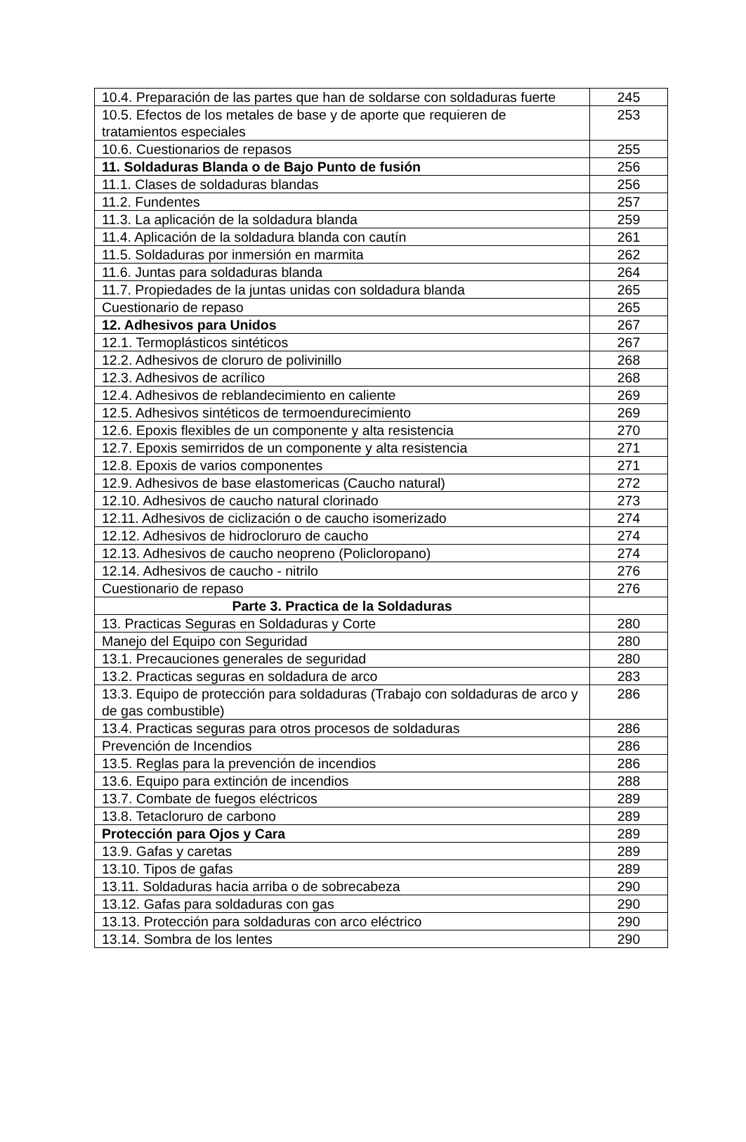| 10.4. Preparación de las partes que han de soldarse con soldaduras fuerte | 245 |
| 10.5. Efectos de los metales de base y de aporte que requieren de tratamientos especiales | 253 |
| 10.6. Cuestionarios de repasos | 255 |
| 11. Soldaduras Blanda o de Bajo Punto de fusión | 256 |
| 11.1. Clases de soldaduras blandas | 256 |
| 11.2. Fundentes | 257 |
| 11.3. La aplicación de la soldadura blanda | 259 |
| 11.4. Aplicación de la soldadura blanda con cautín | 261 |
| 11.5. Soldaduras por inmersión en marmita | 262 |
| 11.6. Juntas para soldaduras blanda | 264 |
| 11.7. Propiedades de la juntas unidas con soldadura blanda | 265 |
| Cuestionario de repaso | 265 |
| 12. Adhesivos para Unidos | 267 |
| 12.1. Termoplásticos sintéticos | 267 |
| 12.2. Adhesivos de cloruro de polivinillo | 268 |
| 12.3. Adhesivos de acrílico | 268 |
| 12.4. Adhesivos de reblandecimiento en caliente | 269 |
| 12.5. Adhesivos sintéticos de termoendurecimiento | 269 |
| 12.6. Epoxis flexibles de un componente y alta resistencia | 270 |
| 12.7. Epoxis semirridos de un componente y alta resistencia | 271 |
| 12.8. Epoxis de varios componentes | 271 |
| 12.9. Adhesivos de base elastomericas (Caucho natural) | 272 |
| 12.10. Adhesivos de caucho natural clorinado | 273 |
| 12.11. Adhesivos de ciclización o de caucho isomerizado | 274 |
| 12.12. Adhesivos de hidrocloruro de caucho | 274 |
| 12.13. Adhesivos de caucho neopreno (Policloropano) | 274 |
| 12.14. Adhesivos de caucho - nitrilo | 276 |
| Cuestionario de repaso | 276 |
| Parte 3. Practica de la Soldaduras | |
| 13. Practicas Seguras en Soldaduras y Corte | 280 |
| Manejo del Equipo con Seguridad | 280 |
| 13.1. Precauciones generales de seguridad | 280 |
| 13.2. Practicas seguras en soldadura de arco | 283 |
| 13.3. Equipo de protección para soldaduras (Trabajo con soldaduras de arco y de gas combustible) | 286 |
| 13.4. Practicas seguras para otros procesos de soldaduras | 286 |
| Prevención de Incendios | 286 |
| 13.5. Reglas para la prevención de incendios | 286 |
| 13.6. Equipo para extinción de incendios | 288 |
| 13.7. Combate de fuegos eléctricos | 289 |
| 13.8. Tetacloruro de carbono | 289 |
| Protección para Ojos y Cara | 289 |
| 13.9. Gafas y caretas | 289 |
| 13.10. Tipos de gafas | 289 |
| 13.11. Soldaduras hacia arriba o de sobrecabeza | 290 |
| 13.12. Gafas para soldaduras con gas | 290 |
| 13.13. Protección para soldaduras con arco eléctrico | 290 |
| 13.14. Sombra de los lentes | 290 |